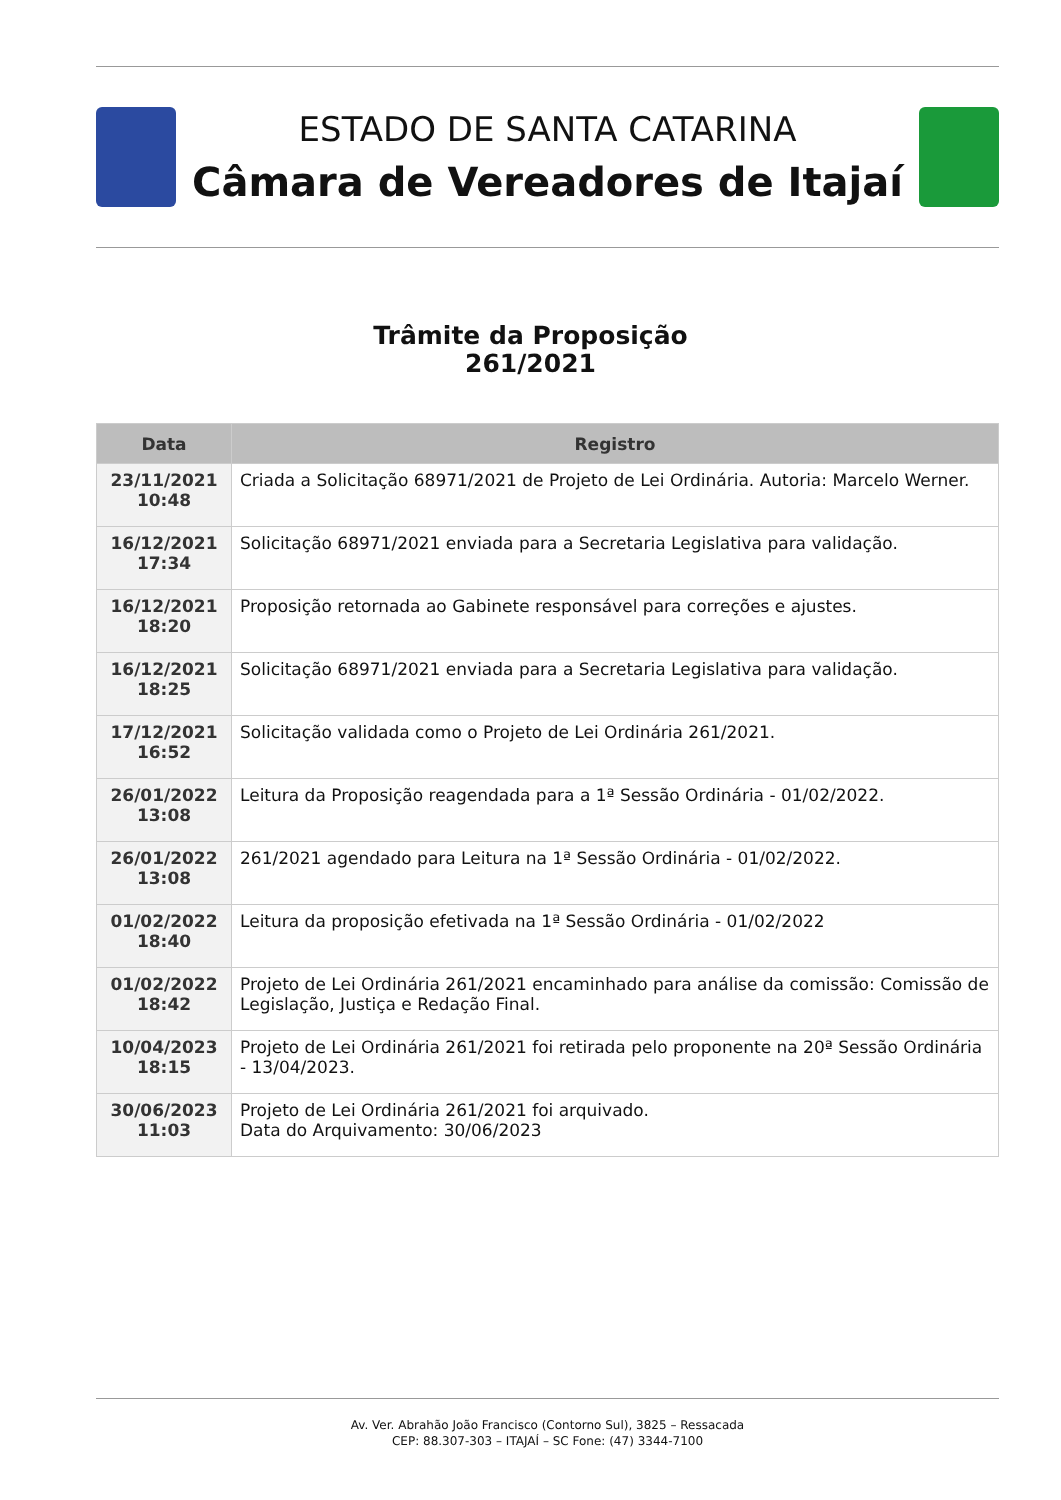ESTADO DE SANTA CATARINA
Câmara de Vereadores de Itajaí
Trâmite da Proposição
261/2021
| Data | Registro |
| --- | --- |
| 23/11/2021 10:48 | Criada a Solicitação 68971/2021 de Projeto de Lei Ordinária. Autoria: Marcelo Werner. |
| 16/12/2021 17:34 | Solicitação 68971/2021 enviada para a Secretaria Legislativa para validação. |
| 16/12/2021 18:20 | Proposição retornada ao Gabinete responsável para correções e ajustes. |
| 16/12/2021 18:25 | Solicitação 68971/2021 enviada para a Secretaria Legislativa para validação. |
| 17/12/2021 16:52 | Solicitação validada como o Projeto de Lei Ordinária 261/2021. |
| 26/01/2022 13:08 | Leitura da Proposição reagendada para a 1ª Sessão Ordinária - 01/02/2022. |
| 26/01/2022 13:08 | 261/2021 agendado para Leitura na 1ª Sessão Ordinária - 01/02/2022. |
| 01/02/2022 18:40 | Leitura da proposição efetivada na 1ª Sessão Ordinária - 01/02/2022 |
| 01/02/2022 18:42 | Projeto de Lei Ordinária 261/2021 encaminhado para análise da comissão: Comissão de Legislação, Justiça e Redação Final. |
| 10/04/2023 18:15 | Projeto de Lei Ordinária 261/2021 foi retirada pelo proponente na 20ª Sessão Ordinária - 13/04/2023. |
| 30/06/2023 11:03 | Projeto de Lei Ordinária 261/2021 foi arquivado. Data do Arquivamento: 30/06/2023 |
Av. Ver. Abrahão João Francisco (Contorno Sul), 3825 – Ressacada
CEP: 88.307-303 – ITAJAÍ – SC Fone: (47) 3344-7100